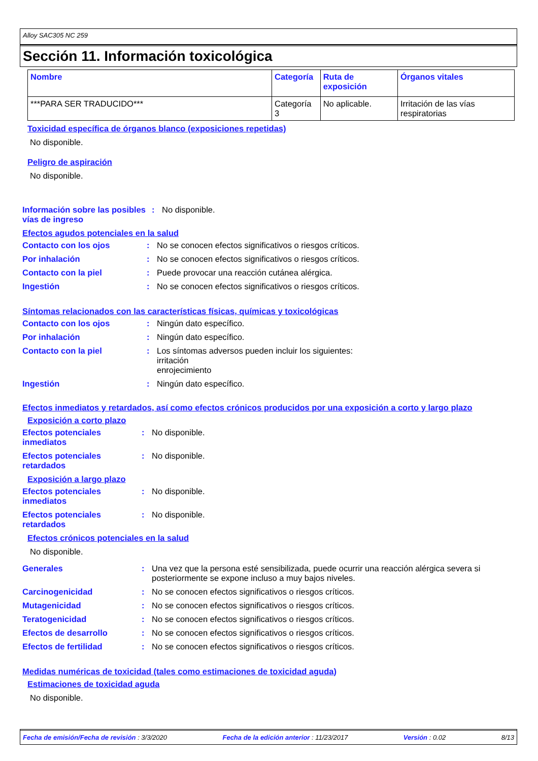Alloy SAC305 NC 259
Sección 11. Información toxicológica
| Nombre | Categoría | Ruta de exposición | Órganos vitales |
| --- | --- | --- | --- |
| ***PARA SER TRADUCIDO*** | Categoría 3 | No aplicable. | Irritación de las vías respiratorias |
Toxicidad específica de órganos blanco (exposiciones repetidas)
No disponible.
Peligro de aspiración
No disponible.
Información sobre las posibles vías de ingreso
: No disponible.
Efectos agudos potenciales en la salud
Contacto con los ojos : No se conocen efectos significativos o riesgos críticos.
Por inhalación : No se conocen efectos significativos o riesgos críticos.
Contacto con la piel : Puede provocar una reacción cutánea alérgica.
Ingestión : No se conocen efectos significativos o riesgos críticos.
Síntomas relacionados con las características físicas, químicas y toxicológicas
Contacto con los ojos : Ningún dato específico.
Por inhalación : Ningún dato específico.
Contacto con la piel : Los síntomas adversos pueden incluir los siguientes:
irritación
enrojecimiento
Ingestión : Ningún dato específico.
Efectos inmediatos y retardados, así como efectos crónicos producidos por una exposición a corto y largo plazo
Exposición a corto plazo
Efectos potenciales inmediatos
: No disponible.
Efectos potenciales retardados
: No disponible.
Exposición a largo plazo
Efectos potenciales inmediatos
: No disponible.
Efectos potenciales retardados
: No disponible.
Efectos crónicos potenciales en la salud
No disponible.
Generales : Una vez que la persona esté sensibilizada, puede ocurrir una reacción alérgica severa si posteriormente se expone incluso a muy bajos niveles.
Carcinogenicidad : No se conocen efectos significativos o riesgos críticos.
Mutagenicidad : No se conocen efectos significativos o riesgos críticos.
Teratogenicidad : No se conocen efectos significativos o riesgos críticos.
Efectos de desarrollo : No se conocen efectos significativos o riesgos críticos.
Efectos de fertilidad : No se conocen efectos significativos o riesgos críticos.
Medidas numéricas de toxicidad (tales como estimaciones de toxicidad aguda)
Estimaciones de toxicidad aguda
No disponible.
Fecha de emisión/Fecha de revisión : 3/3/2020 Fecha de la edición anterior : 11/23/2017 Versión : 0.02 8/13